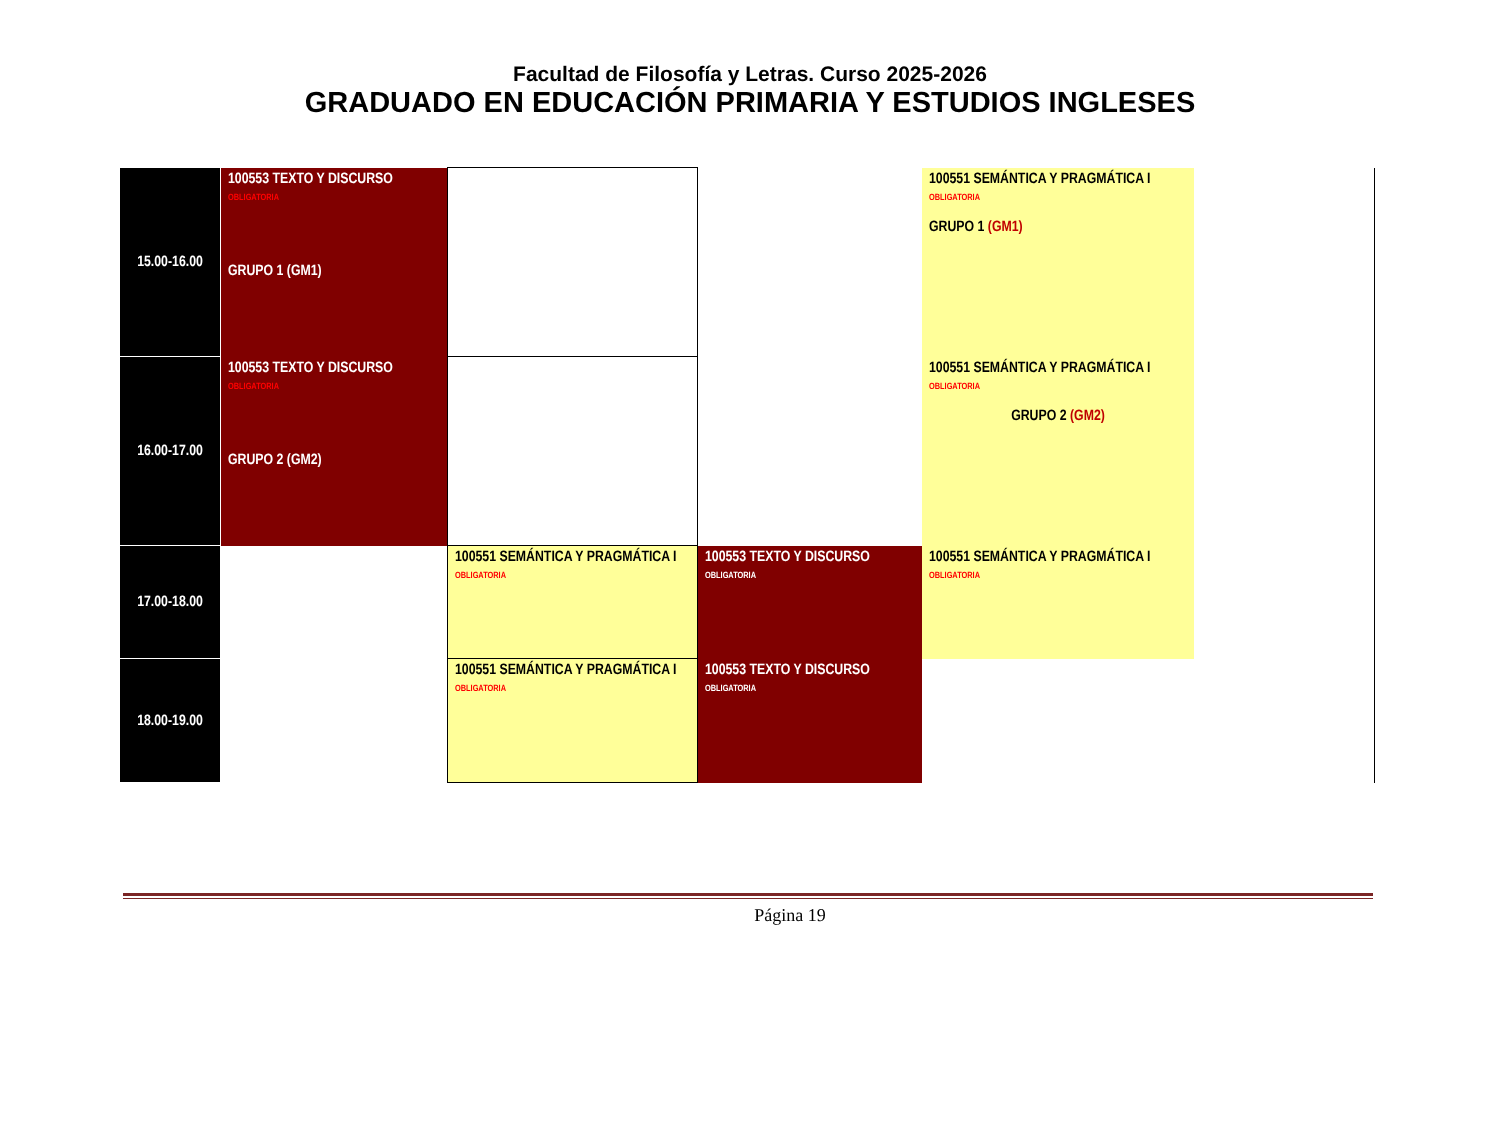Facultad de Filosofía y Letras. Curso 2025-2026
GRADUADO EN EDUCACIÓN PRIMARIA Y ESTUDIOS INGLESES
| 15.00-16.00 | 100553 TEXTO Y DISCURSO OBLIGATORIA GRUPO 1 (GM1) | | | 100551 SEMÁNTICA Y PRAGMÁTICA I OBLIGATORIA GRUPO 1 (GM1) | |
| 16.00-17.00 | 100553 TEXTO Y DISCURSO OBLIGATORIA GRUPO 2 (GM2) | | | 100551 SEMÁNTICA Y PRAGMÁTICA I OBLIGATORIA GRUPO 2 (GM2) | |
| 17.00-18.00 | | 100551 SEMÁNTICA Y PRAGMÁTICA I OBLIGATORIA | 100553 TEXTO Y DISCURSO OBLIGATORIA | 100551 SEMÁNTICA Y PRAGMÁTICA I OBLIGATORIA | |
| 18.00-19.00 | | 100551 SEMÁNTICA Y PRAGMÁTICA I OBLIGATORIA | 100553 TEXTO Y DISCURSO OBLIGATORIA | | |
Página 19